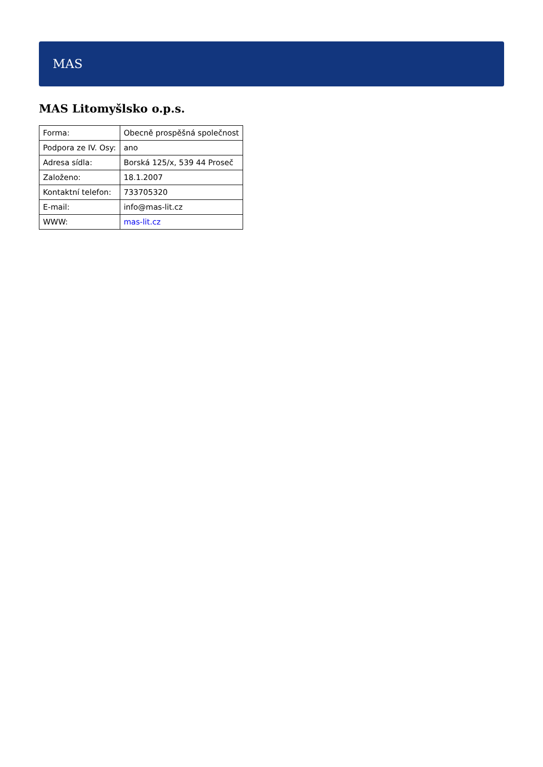MAS
MAS Litomyšlsko o.p.s.
| Forma: | Obecně prospěšná společnost |
| Podpora ze IV. Osy: | ano |
| Adresa sídla: | Borská 125/x, 539 44 Proseč |
| Založeno: | 18.1.2007 |
| Kontaktní telefon: | 733705320 |
| E-mail: | info@mas-lit.cz |
| WWW: | mas-lit.cz |